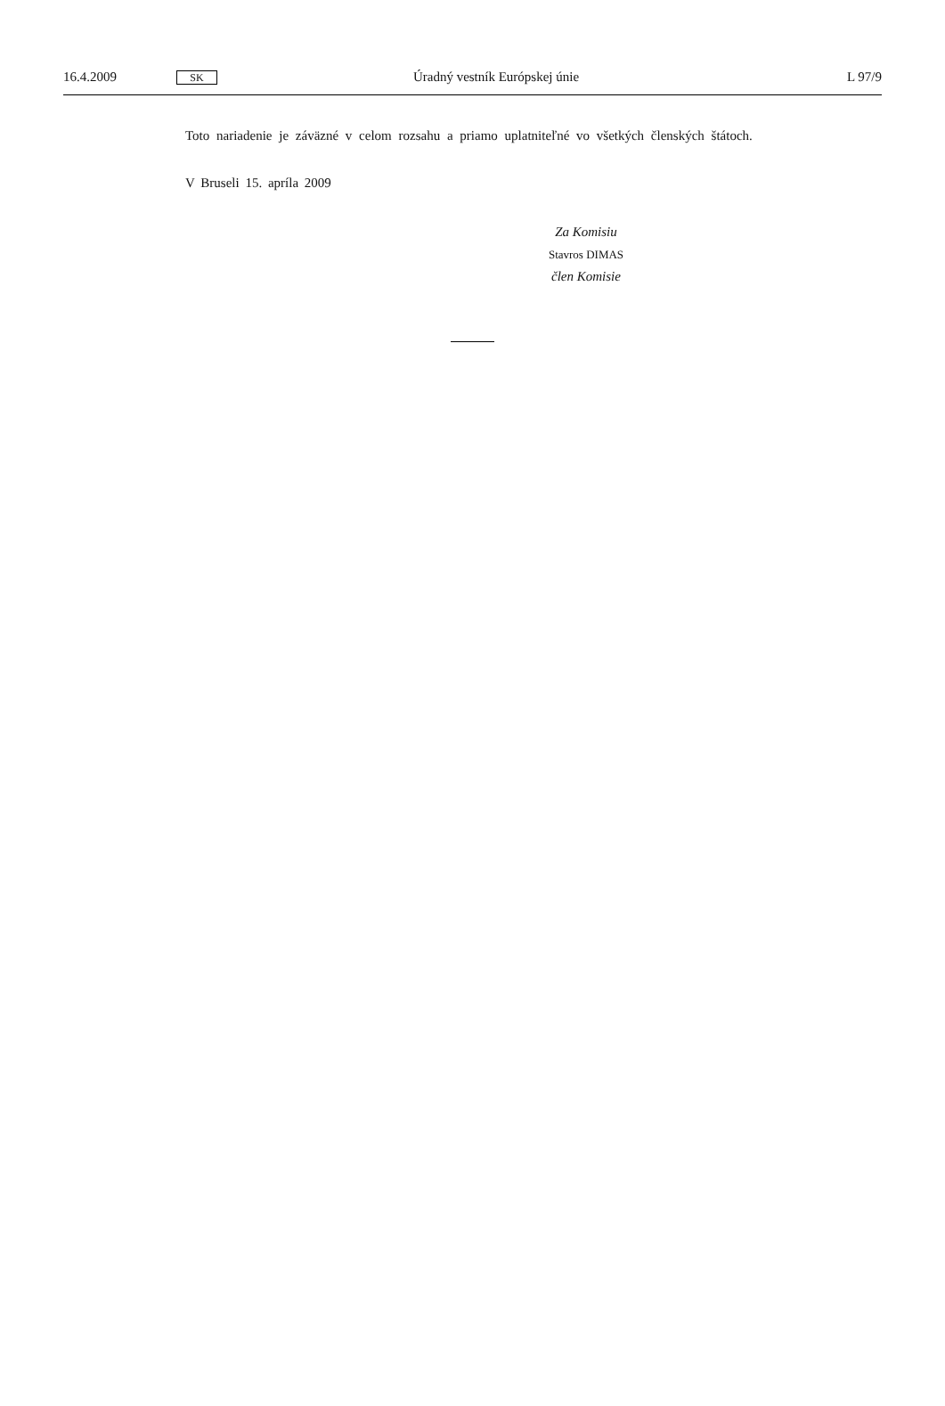16.4.2009 SK Úradný vestník Európskej únie L 97/9
Toto nariadenie je záväzné v celom rozsahu a priamo uplatniteľné vo všetkých členských štátoch.
V Bruseli 15. apríla 2009
Za Komisiu
Stavros DIMAS
člen Komisie